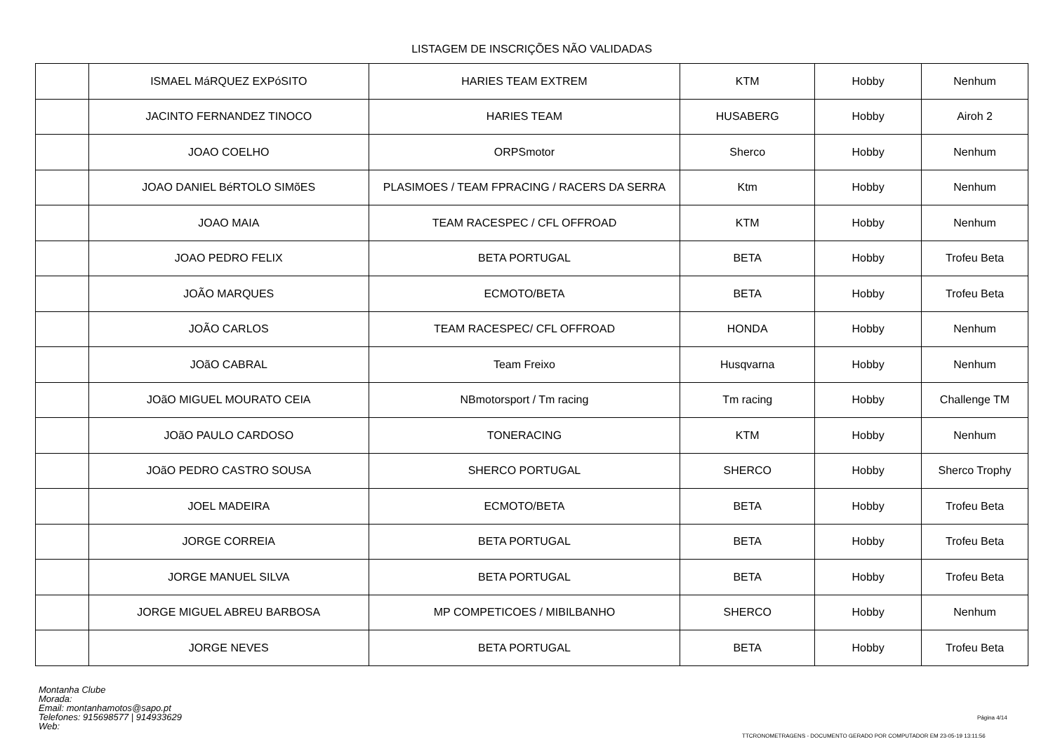LISTAGEM DE INSCRIÇÕES NÃO VALIDADAS
| | ISMAEL MáRQUEZ EXPóSITO | HARIES TEAM EXTREM | KTM | Hobby | Nenhum |
| | JACINTO FERNANDEZ TINOCO | HARIES TEAM | HUSABERG | Hobby | Airoh 2 |
| | JOAO COELHO | ORPSmotor | Sherco | Hobby | Nenhum |
| | JOAO DANIEL BéRTOLO SIMõES | PLASIMOES / TEAM FPRACING / RACERS DA SERRA | Ktm | Hobby | Nenhum |
| | JOAO MAIA | TEAM RACESPEC / CFL OFFROAD | KTM | Hobby | Nenhum |
| | JOAO PEDRO FELIX | BETA PORTUGAL | BETA | Hobby | Trofeu Beta |
| | JOÃO MARQUES | ECMOTO/BETA | BETA | Hobby | Trofeu Beta |
| | JOÃO CARLOS | TEAM RACESPEC/ CFL OFFROAD | HONDA | Hobby | Nenhum |
| | JOãO CABRAL | Team Freixo | Husqvarna | Hobby | Nenhum |
| | JOãO MIGUEL MOURATO CEIA | NBmotorsport / Tm racing | Tm racing | Hobby | Challenge TM |
| | JOãO PAULO CARDOSO | TONERACING | KTM | Hobby | Nenhum |
| | JOãO PEDRO CASTRO SOUSA | SHERCO PORTUGAL | SHERCO | Hobby | Sherco Trophy |
| | JOEL MADEIRA | ECMOTO/BETA | BETA | Hobby | Trofeu Beta |
| | JORGE CORREIA | BETA PORTUGAL | BETA | Hobby | Trofeu Beta |
| | JORGE MANUEL SILVA | BETA PORTUGAL | BETA | Hobby | Trofeu Beta |
| | JORGE MIGUEL ABREU BARBOSA | MP COMPETICOES / MIBILBANHO | SHERCO | Hobby | Nenhum |
| | JORGE NEVES | BETA PORTUGAL | BETA | Hobby | Trofeu Beta |
Montanha Clube
Morada:
Email: montanhamotos@sapo.pt
Telefones: 915698577 | 914933629
Web:
Página 4/14
TTCRONOMETRAGENS - DOCUMENTO GERADO POR COMPUTADOR EM 23-05-19 13:11:56